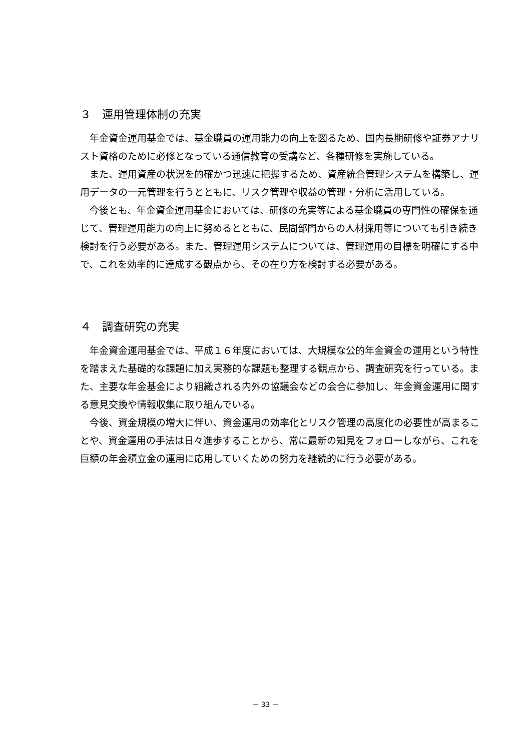３　運用管理体制の充実
年金資金運用基金では、基金職員の運用能力の向上を図るため、国内長期研修や証券アナリスト資格のために必修となっている通信教育の受講など、各種研修を実施している。
また、運用資産の状況を的確かつ迅速に把握するため、資産統合管理システムを構築し、運用データの一元管理を行うとともに、リスク管理や収益の管理・分析に活用している。
今後とも、年金資金運用基金においては、研修の充実等による基金職員の専門性の確保を通じて、管理運用能力の向上に努めるとともに、民間部門からの人材採用等についても引き続き検討を行う必要がある。また、管理運用システムについては、管理運用の目標を明確にする中で、これを効率的に達成する観点から、その在り方を検討する必要がある。
４　調査研究の充実
年金資金運用基金では、平成１６年度においては、大規模な公的年金資金の運用という特性を踏まえた基礎的な課題に加え実務的な課題も整理する観点から、調査研究を行っている。また、主要な年金基金により組織される内外の協議会などの会合に参加し、年金資金運用に関する意見交換や情報収集に取り組んでいる。
今後、資金規模の増大に伴い、資金運用の効率化とリスク管理の高度化の必要性が高まることや、資金運用の手法は日々進歩することから、常に最新の知見をフォローしながら、これを巨額の年金積立金の運用に応用していくための努力を継続的に行う必要がある。
－ 33 －